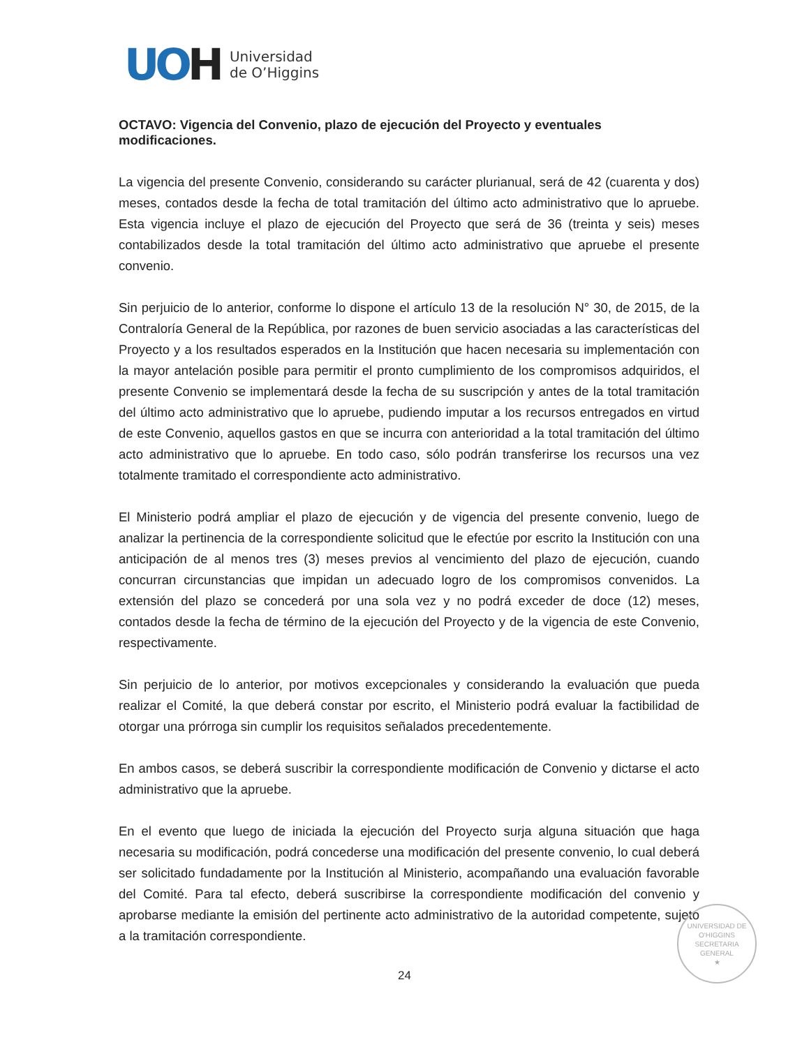UOH
Universidad
de O’Higgins
OCTAVO: Vigencia del Convenio, plazo de ejecución del Proyecto y eventuales modificaciones.
La vigencia del presente Convenio, considerando su carácter plurianual, será de 42 (cuarenta y dos) meses, contados desde la fecha de total tramitación del último acto administrativo que lo apruebe. Esta vigencia incluye el plazo de ejecución del Proyecto que será de 36 (treinta y seis) meses contabilizados desde la total tramitación del último acto administrativo que apruebe el presente convenio.
Sin perjuicio de lo anterior, conforme lo dispone el artículo 13 de la resolución N° 30, de 2015, de la Contraloría General de la República, por razones de buen servicio asociadas a las características del Proyecto y a los resultados esperados en la Institución que hacen necesaria su implementación con la mayor antelación posible para permitir el pronto cumplimiento de los compromisos adquiridos, el presente Convenio se implementará desde la fecha de su suscripción y antes de la total tramitación del último acto administrativo que lo apruebe, pudiendo imputar a los recursos entregados en virtud de este Convenio, aquellos gastos en que se incurra con anterioridad a la total tramitación del último acto administrativo que lo apruebe. En todo caso, sólo podrán transferirse los recursos una vez totalmente tramitado el correspondiente acto administrativo.
El Ministerio podrá ampliar el plazo de ejecución y de vigencia del presente convenio, luego de analizar la pertinencia de la correspondiente solicitud que le efectúe por escrito la Institución con una anticipación de al menos tres (3) meses previos al vencimiento del plazo de ejecución, cuando concurran circunstancias que impidan un adecuado logro de los compromisos convenidos. La extensión del plazo se concederá por una sola vez y no podrá exceder de doce (12) meses, contados desde la fecha de término de la ejecución del Proyecto y de la vigencia de este Convenio, respectivamente.
Sin perjuicio de lo anterior, por motivos excepcionales y considerando la evaluación que pueda realizar el Comité, la que deberá constar por escrito, el Ministerio podrá evaluar la factibilidad de otorgar una prórroga sin cumplir los requisitos señalados precedentemente.
En ambos casos, se deberá suscribir la correspondiente modificación de Convenio y dictarse el acto administrativo que la apruebe.
En el evento que luego de iniciada la ejecución del Proyecto surja alguna situación que haga necesaria su modificación, podrá concederse una modificación del presente convenio, lo cual deberá ser solicitado fundadamente por la Institución al Ministerio, acompañando una evaluación favorable del Comité. Para tal efecto, deberá suscribirse la correspondiente modificación del convenio y aprobarse mediante la emisión del pertinente acto administrativo de la autoridad competente, sujeto a la tramitación correspondiente.
UNIVERSIDAD DE O'HIGGINS
SECRETARIA
GENERAL
★
24